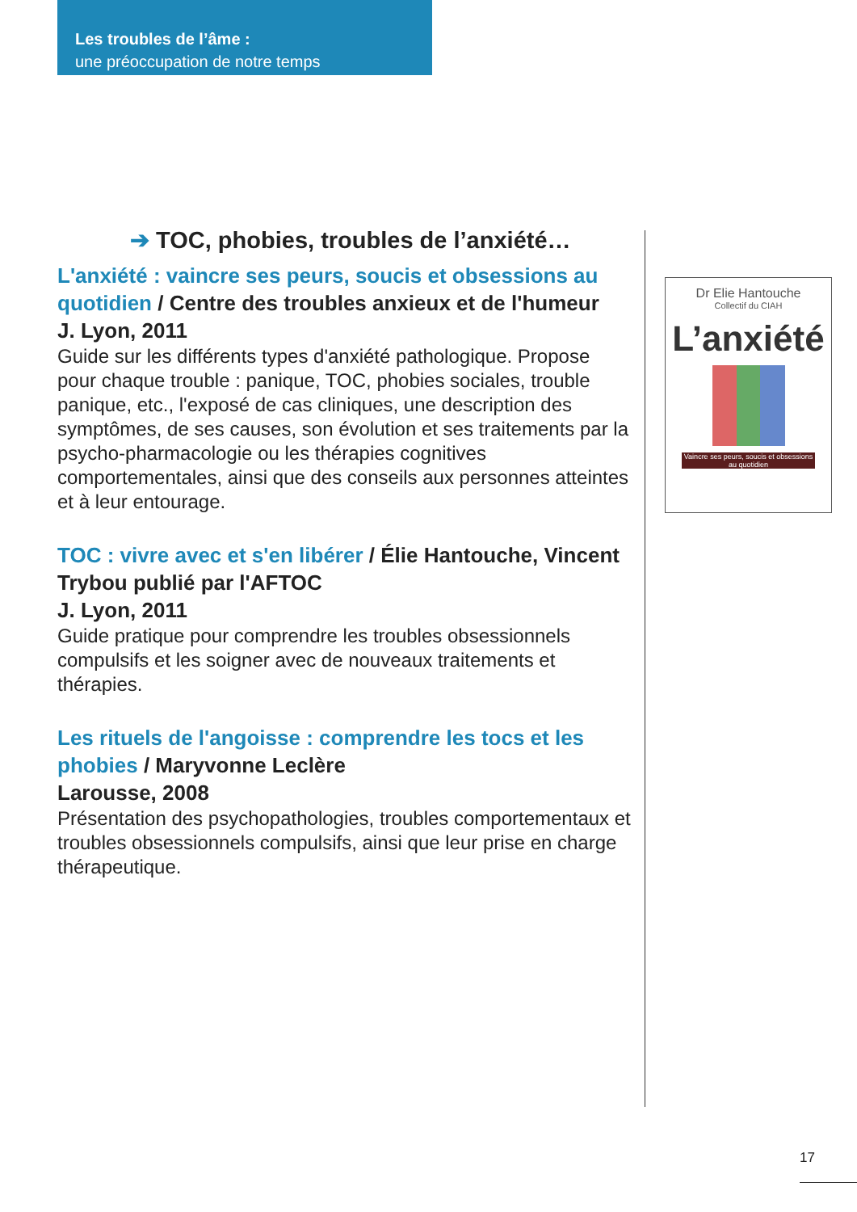Les troubles de l’âme :
une préoccupation de notre temps
➔ TOC, phobies, troubles de l’anxiété…
L'anxiété : vaincre ses peurs, soucis et obsessions au quotidien / Centre des troubles anxieux et de l'humeur
J. Lyon, 2011
Guide sur les différents types d'anxiété pathologique. Propose pour chaque trouble : panique, TOC, phobies sociales, trouble panique, etc., l'exposé de cas cliniques, une description des symptômes, de ses causes, son évolution et ses traitements par la psycho-pharmacologie ou les thérapies cognitives comportementales, ainsi que des conseils aux personnes atteintes et à leur entourage.
TOC : vivre avec et s'en libérer / Élie Hantouche, Vincent Trybou publié par l'AFTOC
J. Lyon, 2011
Guide pratique pour comprendre les troubles obsessionnels compulsifs et les soigner avec de nouveaux traitements et thérapies.
Les rituels de l'angoisse : comprendre les tocs et les phobies / Maryvonne Leclère
Larousse, 2008
Présentation des psychopathologies, troubles comportementaux et troubles obsessionnels compulsifs, ainsi que leur prise en charge thérapeutique.
Dr Elie Hantouche
Collectif du CIAH
L’anxiété
Vaincre ses peurs, soucis et obsessions au quotidien
17